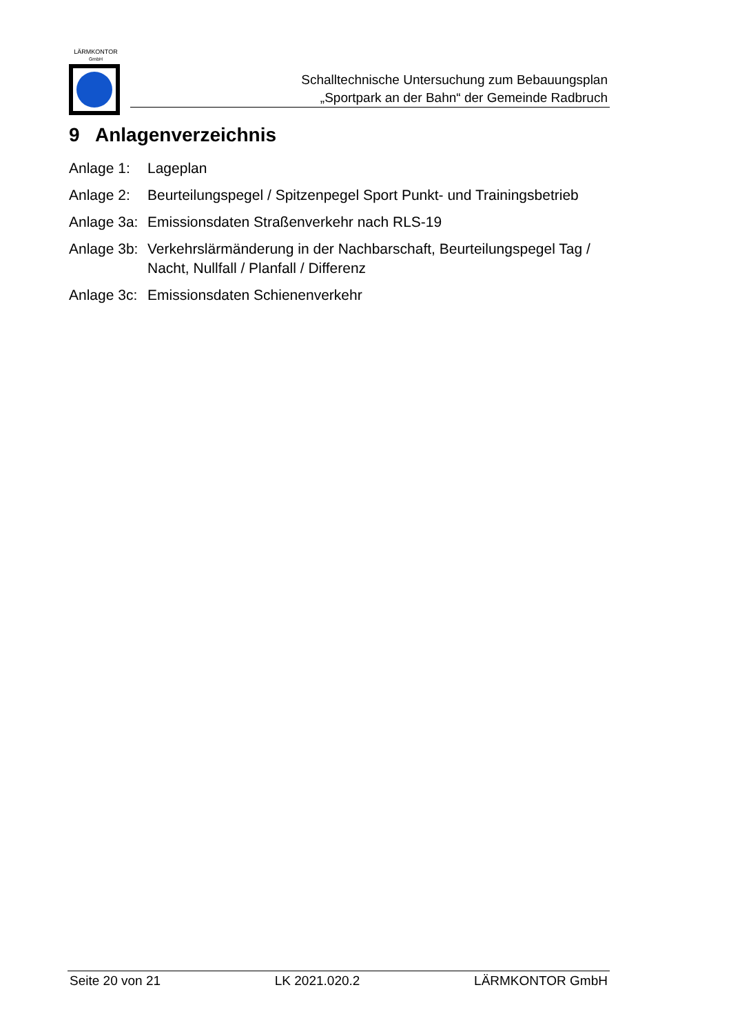LÄRMKONTOR
GmbH
Schalltechnische Untersuchung zum Bebauungsplan
„Sportpark an der Bahn“ der Gemeinde Radbruch
9 Anlagenverzeichnis
Anlage 1: Lageplan
Anlage 2: Beurteilungspegel / Spitzenpegel Sport Punkt- und Trainingsbetrieb
Anlage 3a:
Emissionsdaten Straßenverkehr nach RLS-19
Anlage 3b:
Verkehrslärmänderung in der Nachbarschaft, Beurteilungspegel Tag / Nacht, Nullfall / Planfall / Differenz
Anlage 3c:
Emissionsdaten Schienenverkehr
Seite 20 von 21 LK 2021.020.2 LÄRMKONTOR GmbH